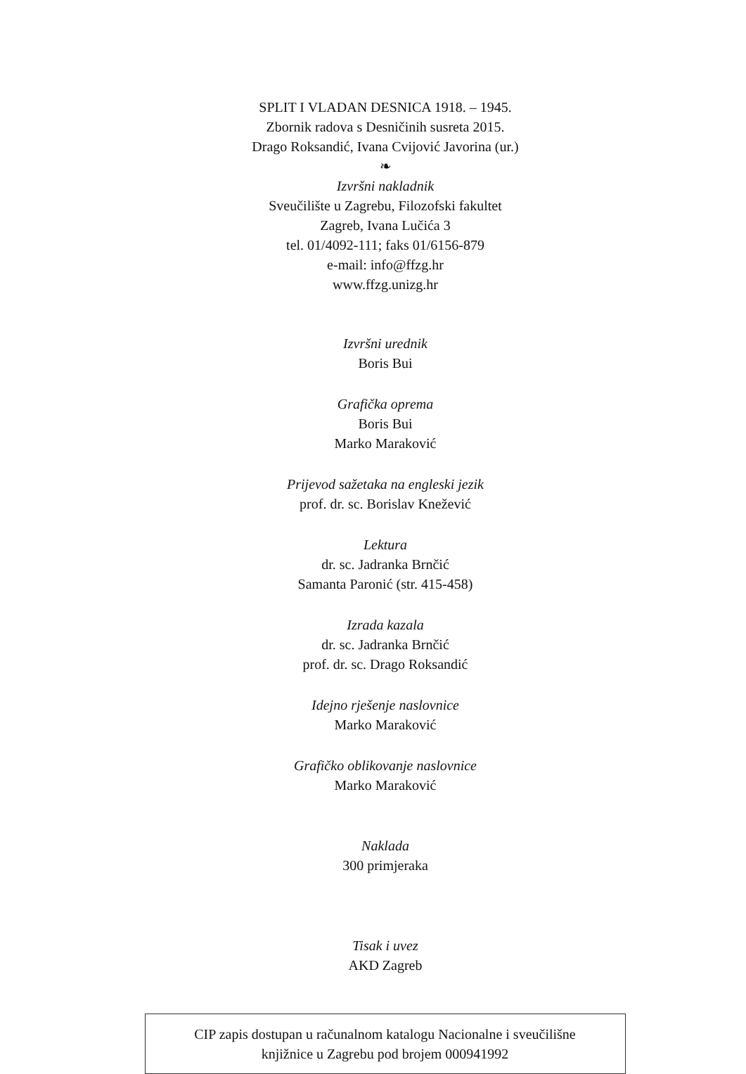SPLIT I VLADAN DESNICA 1918. – 1945.
Zbornik radova s Desničinih susreta 2015.
Drago Roksandić, Ivana Cvijović Javorina (ur.)
❧
Izvršni nakladnik
Sveučilište u Zagrebu, Filozofski fakultet
Zagreb, Ivana Lučića 3
tel. 01/4092-111; faks 01/6156-879
e-mail: info@ffzg.hr
www.ffzg.unizg.hr
Izvršni urednik
Boris Bui
Grafička oprema
Boris Bui
Marko Maraković
Prijevod sažetaka na engleski jezik
prof. dr. sc. Borislav Knežević
Lektura
dr. sc. Jadranka Brnčić
Samanta Paronić (str. 415-458)
Izrada kazala
dr. sc. Jadranka Brnčić
prof. dr. sc. Drago Roksandić
Idejno rješenje naslovnice
Marko Maraković
Grafičko oblikovanje naslovnice
Marko Maraković
Naklada
300 primjeraka
Tisak i uvez
AKD Zagreb
CIP zapis dostupan u računalnom katalogu Nacionalne i sveučilišne
knjižnice u Zagrebu pod brojem 000941992